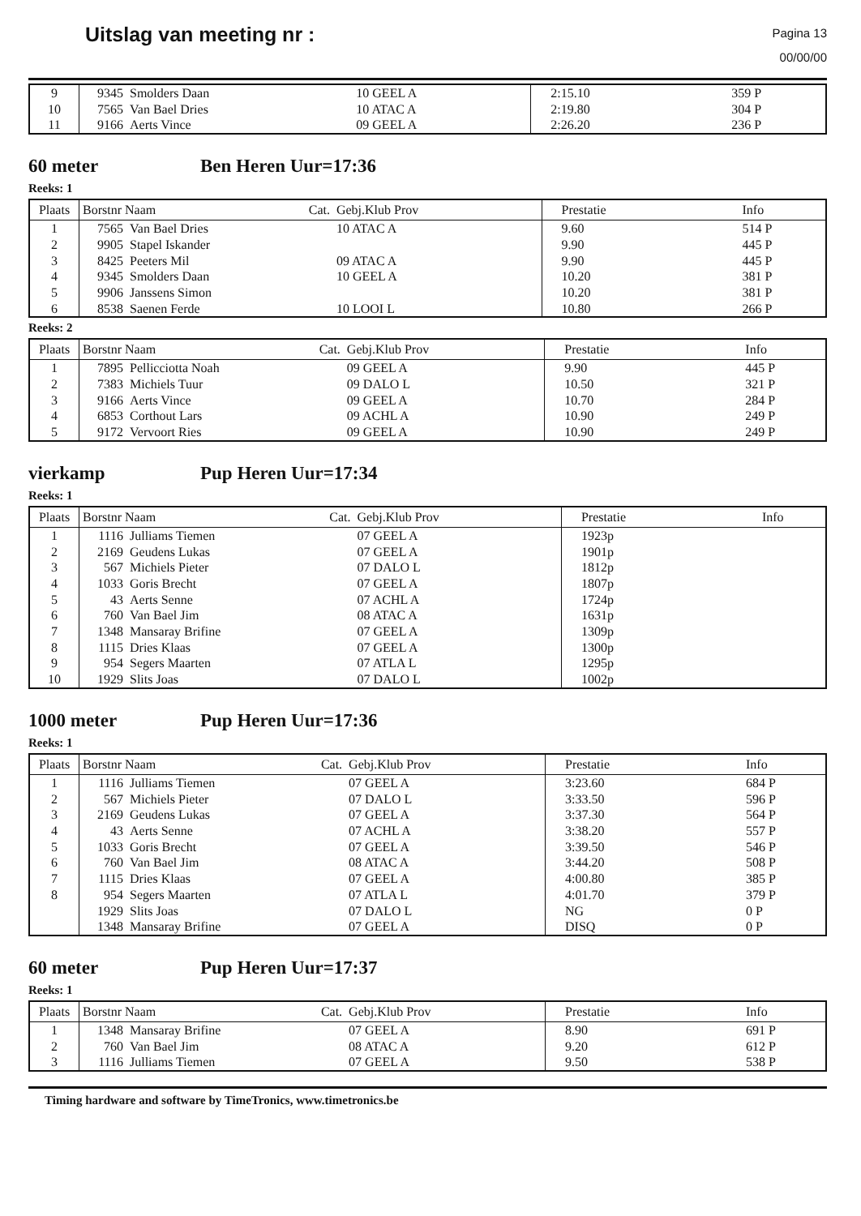Uitslag van meeting nr :
Pagina 13
00/00/00
| 9 10 11 | 9345 7565 9166 | Smolders Daan Van Bael Dries Aerts Vince | 10 GEEL A 10 ATAC A 09 GEEL A | 2:15.10 2:19.80 2:26.20 | 359 P 304 P 236 P |
60 meter Ben Heren Uur=17:36
Reeks: 1
| Plaats | Borstnr Naam Cat. | | Gebj.Klub Prov | Prestatie | Info |
| --- | --- | --- | --- | --- | --- |
| 1 2 3 4 5 6 | 7565 9905 8425 9345 9906 8538 | Van Bael Dries Stapel Iskander Peeters Mil Smolders Daan Janssens Simon Saenen Ferde | 10 ATAC A 09 ATAC A 10 GEEL A 10 LOOI L | 9.60 9.90 9.90 10.20 10.20 10.80 | 514 P 445 P 445 P 381 P 381 P 266 P |
Reeks: 2
| Plaats | Borstnr Naam Cat. | | Gebj.Klub Prov | Prestatie | Info |
| --- | --- | --- | --- | --- | --- |
| 1 2 3 4 5 | 7895 7383 9166 6853 9172 | Pellicciotta Noah Michiels Tuur Aerts Vince Corthout Lars Vervoort Ries | 09 GEEL A 09 DALO L 09 GEEL A 09 ACHL A 09 GEEL A | 9.90 10.50 10.70 10.90 10.90 | 445 P 321 P 284 P 249 P 249 P |
vierkamp Pup Heren Uur=17:34
Reeks: 1
| Plaats | Borstnr Naam Cat. | | Gebj.Klub Prov | Prestatie | Info |
| --- | --- | --- | --- | --- | --- |
| 1 2 3 4 5 6 7 8 9 10 | 1116 2169 567 1033 43 760 1348 1115 954 1929 | Julliams Tiemen Geudens Lukas Michiels Pieter Goris Brecht Aerts Senne Van Bael Jim Mansaray Brifine Dries Klaas Segers Maarten Slits Joas | 07 GEEL A 07 GEEL A 07 DALO L 07 GEEL A 07 ACHL A 08 ATAC A 07 GEEL A 07 GEEL A 07 ATLA L 07 DALO L | 1923p 1901p 1812p 1807p 1724p 1631p 1309p 1300p 1295p 1002p | |
1000 meter Pup Heren Uur=17:36
Reeks: 1
| Plaats | Borstnr Naam Cat. | | Gebj.Klub Prov | Prestatie | Info |
| --- | --- | --- | --- | --- | --- |
| 1 2 3 4 5 6 7 8 | 1116 567 2169 43 1033 760 1115 954 1929 1348 | Julliams Tiemen Michiels Pieter Geudens Lukas Aerts Senne Goris Brecht Van Bael Jim Dries Klaas Segers Maarten Slits Joas Mansaray Brifine | 07 GEEL A 07 DALO L 07 GEEL A 07 ACHL A 07 GEEL A 08 ATAC A 07 GEEL A 07 ATLA L 07 DALO L 07 GEEL A | 3:23.60 3:33.50 3:37.30 3:38.20 3:39.50 3:44.20 4:00.80 4:01.70 NG DISQ | 684 P 596 P 564 P 557 P 546 P 508 P 385 P 379 P 0 P 0 P |
60 meter Pup Heren Uur=17:37
Reeks: 1
| Plaats | Borstnr Naam Cat. | | Gebj.Klub Prov | Prestatie | Info |
| --- | --- | --- | --- | --- | --- |
| 1 2 3 | 1348 760 1116 | Mansaray Brifine Van Bael Jim Julliams Tiemen | 07 GEEL A 08 ATAC A 07 GEEL A | 8.90 9.20 9.50 | 691 P 612 P 538 P |
Timing hardware and software by TimeTronics, www.timetronics.be